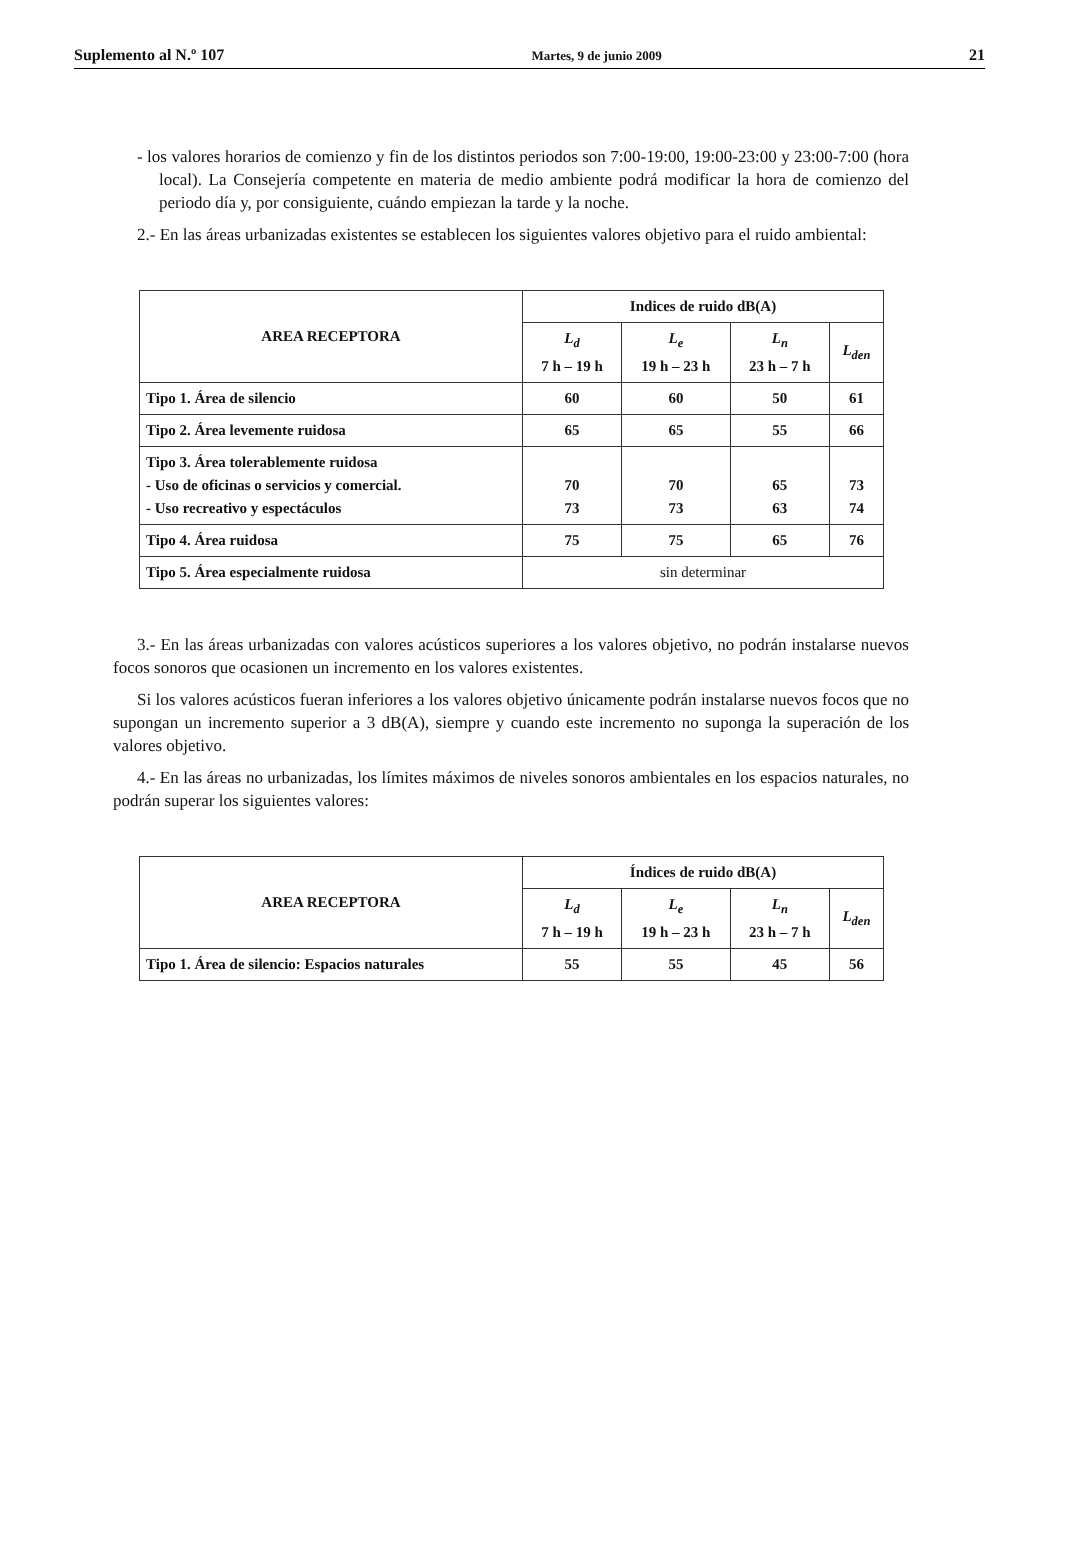Suplemento al N.º 107 Martes, 9 de junio 2009 21
- los valores horarios de comienzo y fin de los distintos periodos son 7:00-19:00, 19:00-23:00 y 23:00-7:00 (hora local). La Consejería competente en materia de medio ambiente podrá modificar la hora de comienzo del periodo día y, por consiguiente, cuándo empiezan la tarde y la noche.
2.- En las áreas urbanizadas existentes se establecen los siguientes valores objetivo para el ruido ambiental:
| AREA RECEPTORA | Indices de ruido dB(A) | | | |
| --- | --- | --- | --- | --- |
| | L<sub>d</sub> 7 h – 19 h | L<sub>e</sub> 19 h – 23 h | L<sub>n</sub> 23 h – 7 h | L<sub>den</sub> |
| Tipo 1. Área de silencio | 60 | 60 | 50 | 61 |
| Tipo 2. Área levemente ruidosa | 65 | 65 | 55 | 66 |
| Tipo 3. Área tolerablemente ruidosa - Uso de oficinas o servicios y comercial. - Uso recreativo y espectáculos | 70 73 | 70 73 | 65 63 | 73 74 |
| Tipo 4. Área ruidosa | 75 | 75 | 65 | 76 |
| Tipo 5. Área especialmente ruidosa | sin determinar | | | |
3.- En las áreas urbanizadas con valores acústicos superiores a los valores objetivo, no podrán instalarse nuevos focos sonoros que ocasionen un incremento en los valores existentes.
Si los valores acústicos fueran inferiores a los valores objetivo únicamente podrán instalarse nuevos focos que no supongan un incremento superior a 3 dB(A), siempre y cuando este incremento no suponga la superación de los valores objetivo.
4.- En las áreas no urbanizadas, los límites máximos de niveles sonoros ambientales en los espacios naturales, no podrán superar los siguientes valores:
| AREA RECEPTORA | Índices de ruido dB(A) | | | |
| --- | --- | --- | --- | --- |
| | L<sub>d</sub> 7 h – 19 h | L<sub>e</sub> 19 h – 23 h | L<sub>n</sub> 23 h – 7 h | L<sub>den</sub> |
| Tipo 1. Área de silencio: Espacios naturales | 55 | 55 | 45 | 56 |